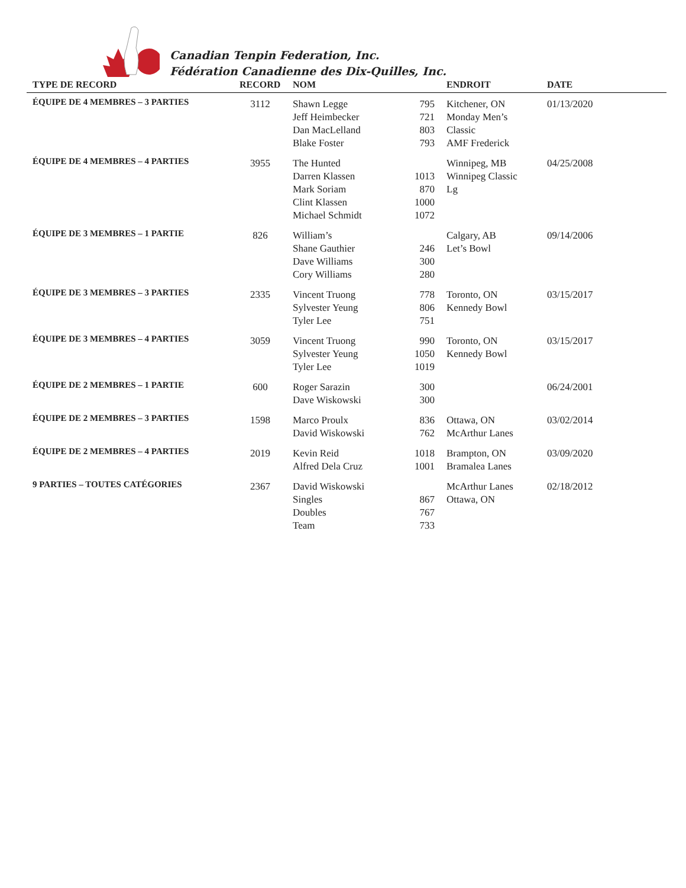Canadian Tenpin Federation, Inc.
Fédération Canadienne des Dix-Quilles, Inc.
| TYPE DE RECORD | RECORD | NOM | | ENDROIT | DATE |
| --- | --- | --- | --- | --- | --- |
| ÉQUIPE DE 4 MEMBRES – 3 PARTIES | 3112 | Shawn Legge Jeff Heimbecker Dan MacLelland Blake Foster | 795 721 803 793 | Kitchener, ON Monday Men’s Classic AMF Frederick | 01/13/2020 |
| ÉQUIPE DE 4 MEMBRES – 4 PARTIES | 3955 | The Hunted Darren Klassen Mark Soriam Clint Klassen Michael Schmidt | 1013 870 1000 1072 | Winnipeg, MB Winnipeg Classic Lg | 04/25/2008 |
| ÉQUIPE DE 3 MEMBRES – 1 PARTIE | 826 | William’s Shane Gauthier Dave Williams Cory Williams | 246 300 280 | Calgary, AB Let’s Bowl | 09/14/2006 |
| ÉQUIPE DE 3 MEMBRES – 3 PARTIES | 2335 | Vincent Truong Sylvester Yeung Tyler Lee | 778 806 751 | Toronto, ON Kennedy Bowl | 03/15/2017 |
| ÉQUIPE DE 3 MEMBRES – 4 PARTIES | 3059 | Vincent Truong Sylvester Yeung Tyler Lee | 990 1050 1019 | Toronto, ON Kennedy Bowl | 03/15/2017 |
| ÉQUIPE DE 2 MEMBRES – 1 PARTIE | 600 | Roger Sarazin Dave Wiskowski | 300 300 | | 06/24/2001 |
| ÉQUIPE DE 2 MEMBRES – 3 PARTIES | 1598 | Marco Proulx David Wiskowski | 836 762 | Ottawa, ON McArthur Lanes | 03/02/2014 |
| ÉQUIPE DE 2 MEMBRES – 4 PARTIES | 2019 | Kevin Reid Alfred Dela Cruz | 1018 1001 | Brampton, ON Bramalea Lanes | 03/09/2020 |
| 9 PARTIES – TOUTES CATÉGORIES | 2367 | David Wiskowski Singles Doubles Team | 867 767 733 | McArthur Lanes Ottawa, ON | 02/18/2012 |